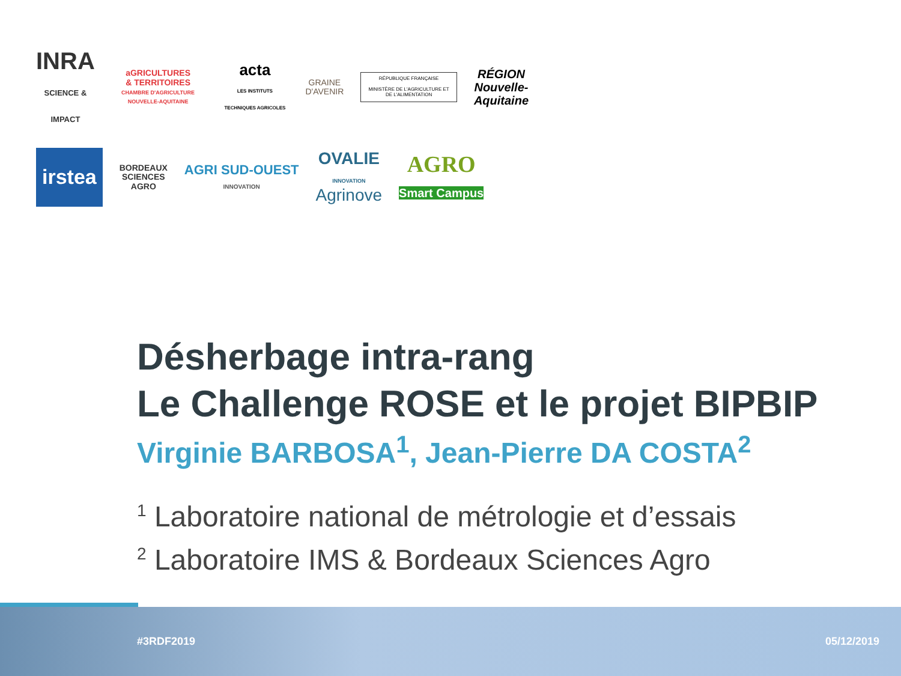INRA
SCIENCE & IMPACT
aGRICULTURES
& TERRITOIRES
CHAMBRE D'AGRICULTURE NOUVELLE-AQUITAINE
acta
LES INSTITUTS TECHNIQUES AGRICOLES
GRAINE
D'AVENIR
RÉPUBLIQUE FRANÇAISE
MINISTÈRE DE L'AGRICULTURE ET DE L'ALIMENTATION
RÉGION
Nouvelle-
Aquitaine
irstea
BORDEAUX
SCIENCES
AGRO
AGRI SUD-OUEST
INNOVATION
OVALIE
INNOVATION
Agrinove
AGRO
Smart Campus
Désherbage intra-rang
Le Challenge ROSE et le projet BIPBIP
Virginie BARBOSA<sup>1</sup>, Jean-Pierre DA COSTA<sup>2</sup>
<sup>1</sup> Laboratoire national de métrologie et d’essais
<sup>2</sup> Laboratoire IMS & Bordeaux Sciences Agro
#3RDF2019 05/12/2019